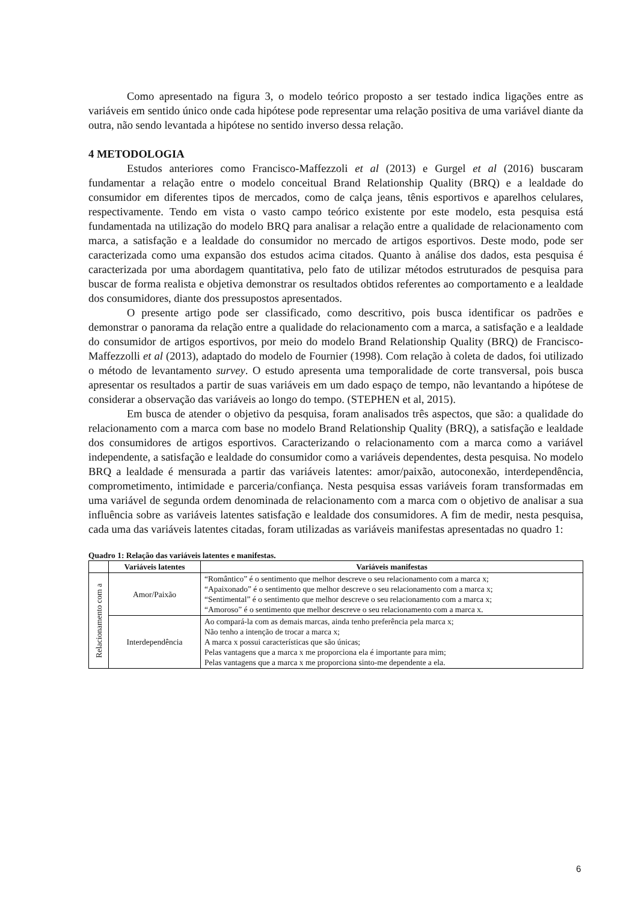Como apresentado na figura 3, o modelo teórico proposto a ser testado indica ligações entre as variáveis em sentido único onde cada hipótese pode representar uma relação positiva de uma variável diante da outra, não sendo levantada a hipótese no sentido inverso dessa relação.
4 METODOLOGIA
Estudos anteriores como Francisco-Maffezzoli et al (2013) e Gurgel et al (2016) buscaram fundamentar a relação entre o modelo conceitual Brand Relationship Quality (BRQ) e a lealdade do consumidor em diferentes tipos de mercados, como de calça jeans, tênis esportivos e aparelhos celulares, respectivamente. Tendo em vista o vasto campo teórico existente por este modelo, esta pesquisa está fundamentada na utilização do modelo BRQ para analisar a relação entre a qualidade de relacionamento com marca, a satisfação e a lealdade do consumidor no mercado de artigos esportivos. Deste modo, pode ser caracterizada como uma expansão dos estudos acima citados. Quanto à análise dos dados, esta pesquisa é caracterizada por uma abordagem quantitativa, pelo fato de utilizar métodos estruturados de pesquisa para buscar de forma realista e objetiva demonstrar os resultados obtidos referentes ao comportamento e a lealdade dos consumidores, diante dos pressupostos apresentados.
O presente artigo pode ser classificado, como descritivo, pois busca identificar os padrões e demonstrar o panorama da relação entre a qualidade do relacionamento com a marca, a satisfação e a lealdade do consumidor de artigos esportivos, por meio do modelo Brand Relationship Quality (BRQ) de Francisco-Maffezzolli et al (2013), adaptado do modelo de Fournier (1998). Com relação à coleta de dados, foi utilizado o método de levantamento survey. O estudo apresenta uma temporalidade de corte transversal, pois busca apresentar os resultados a partir de suas variáveis em um dado espaço de tempo, não levantando a hipótese de considerar a observação das variáveis ao longo do tempo. (STEPHEN et al, 2015).
Em busca de atender o objetivo da pesquisa, foram analisados três aspectos, que são: a qualidade do relacionamento com a marca com base no modelo Brand Relationship Quality (BRQ), a satisfação e lealdade dos consumidores de artigos esportivos. Caracterizando o relacionamento com a marca como a variável independente, a satisfação e lealdade do consumidor como a variáveis dependentes, desta pesquisa. No modelo BRQ a lealdade é mensurada a partir das variáveis latentes: amor/paixão, autoconexão, interdependência, comprometimento, intimidade e parceria/confiança. Nesta pesquisa essas variáveis foram transformadas em uma variável de segunda ordem denominada de relacionamento com a marca com o objetivo de analisar a sua influência sobre as variáveis latentes satisfação e lealdade dos consumidores. A fim de medir, nesta pesquisa, cada uma das variáveis latentes citadas, foram utilizadas as variáveis manifestas apresentadas no quadro 1:
Quadro 1: Relação das variáveis latentes e manifestas.
| | Variáveis latentes | Variáveis manifestas |
| --- | --- | --- |
| Relacionamento com a | Amor/Paixão | “Romântico” é o sentimento que melhor descreve o seu relacionamento com a marca x; “Apaixonado” é o sentimento que melhor descreve o seu relacionamento com a marca x; “Sentimental” é o sentimento que melhor descreve o seu relacionamento com a marca x; “Amoroso” é o sentimento que melhor descreve o seu relacionamento com a marca x. |
| | Interdependência | Ao compará-la com as demais marcas, ainda tenho preferência pela marca x; Não tenho a intenção de trocar a marca x; A marca x possui características que são únicas; Pelas vantagens que a marca x me proporciona ela é importante para mim; Pelas vantagens que a marca x me proporciona sinto-me dependente a ela. |
6